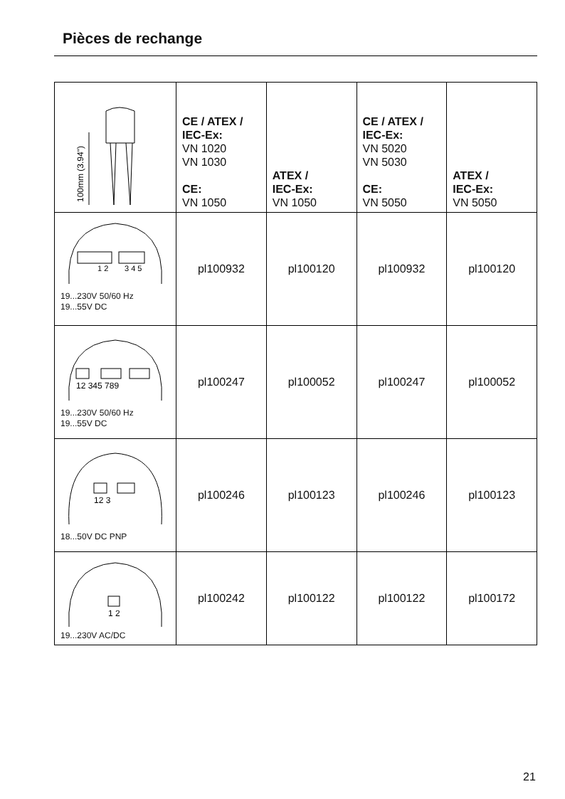Pièces de rechange
| 100mm (3.94") | CE / ATEX / IEC-Ex: VN 1020 VN 1030 CE: VN 1050 | ATEX / IEC-Ex: VN 1050 | CE / ATEX / IEC-Ex: VN 5020 VN 5030 CE: VN 5050 | ATEX / IEC-Ex: VN 5050 |
| 1 2 3 4 5 19...230V 50/60 Hz 19...55V DC | pl100932 | pl100120 | pl100932 | pl100120 |
| 12 345 789 19...230V 50/60 Hz 19...55V DC | pl100247 | pl100052 | pl100247 | pl100052 |
| 12 3 18...50V DC PNP | pl100246 | pl100123 | pl100246 | pl100123 |
| 1 2 19...230V AC/DC | pl100242 | pl100122 | pl100122 | pl100172 |
21